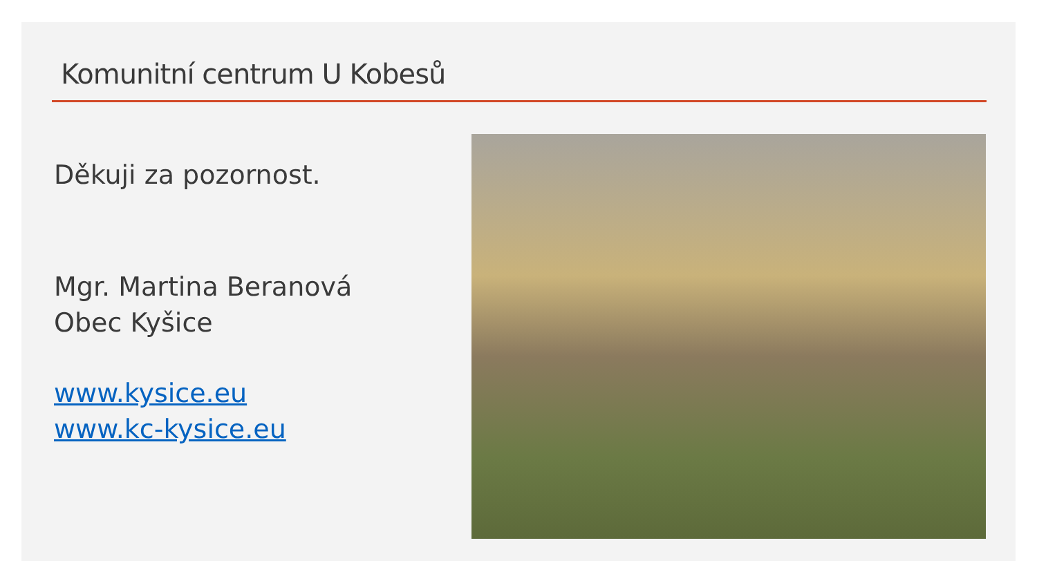Komunitní centrum U Kobesů
Děkuji za pozornost.
Mgr. Martina Beranová
Obec Kyšice
www.kysice.eu
www.kc-kysice.eu